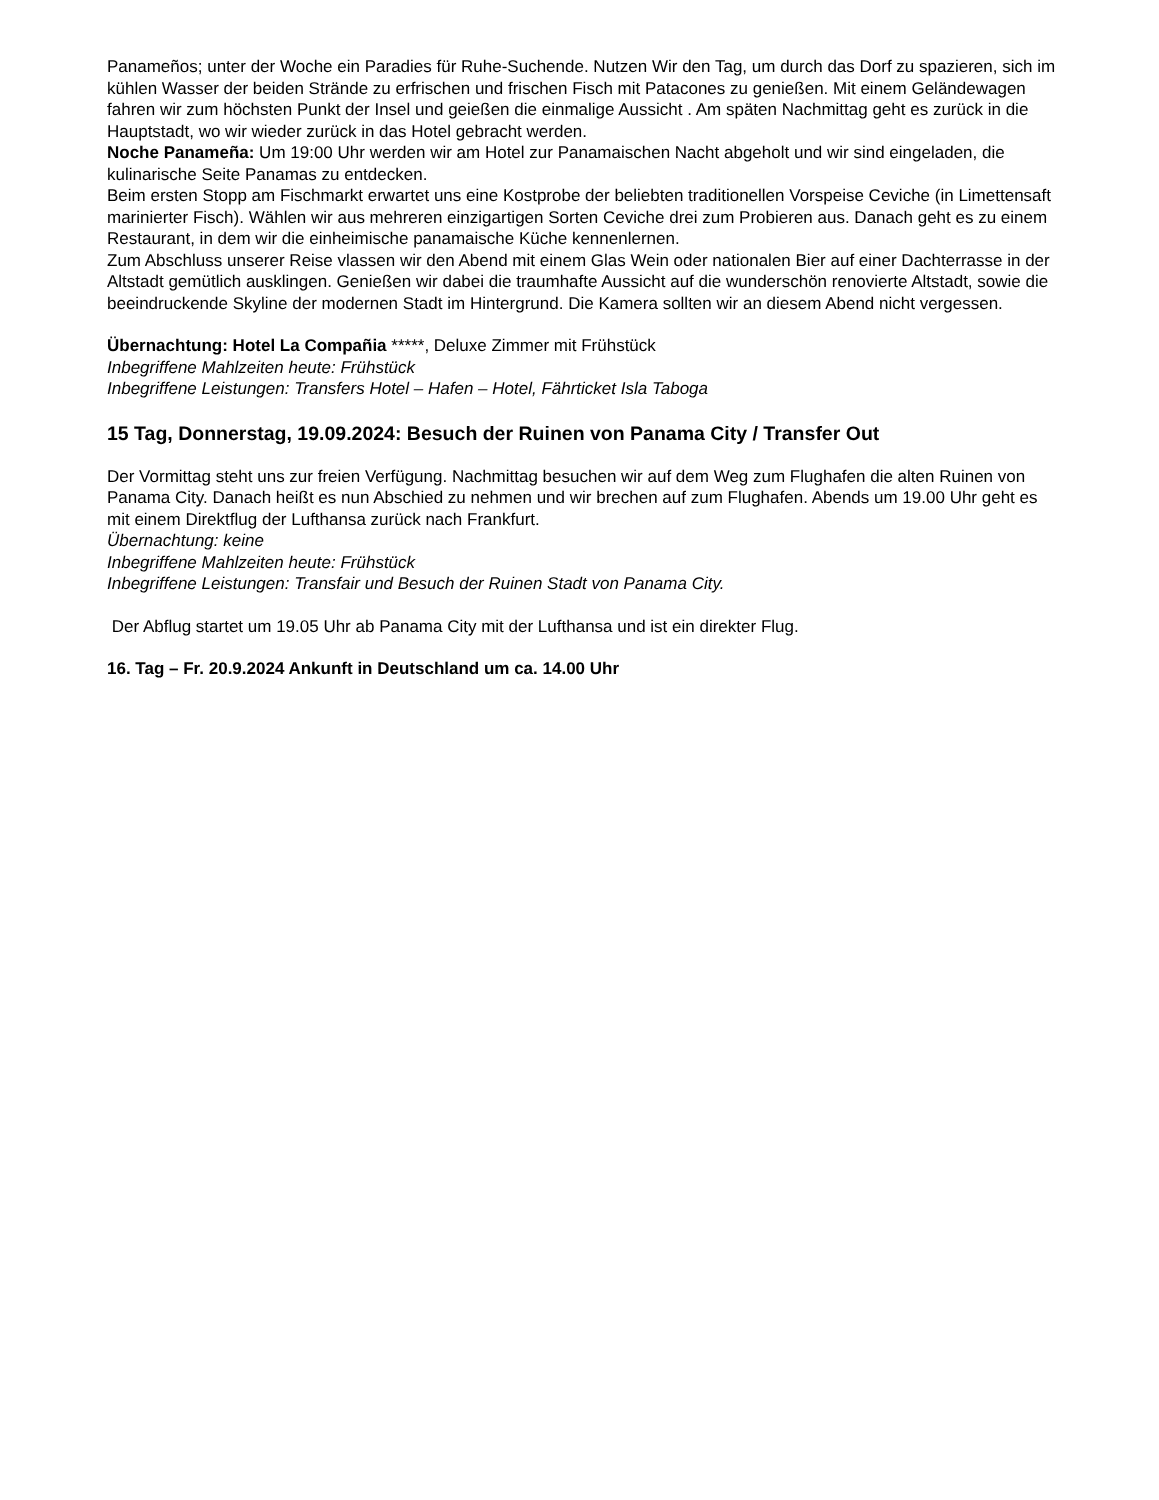Panameños; unter der Woche ein Paradies für Ruhe-Suchende. Nutzen Wir den Tag, um durch das Dorf zu spazieren, sich im kühlen Wasser der beiden Strände zu erfrischen und frischen Fisch mit Patacones zu genießen. Mit einem Geländewagen fahren wir zum höchsten Punkt der Insel und geießen die einmalige Aussicht . Am späten Nachmittag geht es zurück in die Hauptstadt, wo wir wieder zurück in das Hotel gebracht werden.
Noche Panameña: Um 19:00 Uhr werden wir am Hotel zur Panamaischen Nacht abgeholt und wir sind eingeladen, die kulinarische Seite Panamas zu entdecken.
Beim ersten Stopp am Fischmarkt erwartet uns eine Kostprobe der beliebten traditionellen Vorspeise Ceviche (in Limettensaft marinierter Fisch). Wählen wir aus mehreren einzigartigen Sorten Ceviche drei zum Probieren aus. Danach geht es zu einem Restaurant, in dem wir die einheimische panamaische Küche kennenlernen.
Zum Abschluss unserer Reise vlassen wir den Abend mit einem Glas Wein oder nationalen Bier auf einer Dachterrasse in der Altstadt gemütlich ausklingen. Genießen wir dabei die traumhafte Aussicht auf die wunderschön renovierte Altstadt, sowie die beeindruckende Skyline der modernen Stadt im Hintergrund. Die Kamera sollten wir an diesem Abend nicht vergessen.
Übernachtung: Hotel La Compañia *****, Deluxe Zimmer mit Frühstück
Inbegriffene Mahlzeiten heute: Frühstück
Inbegriffene Leistungen: Transfers Hotel – Hafen – Hotel, Fährticket Isla Taboga
15 Tag, Donnerstag, 19.09.2024: Besuch der Ruinen von Panama City / Transfer Out
Der Vormittag steht uns zur freien Verfügung. Nachmittag besuchen wir auf dem Weg zum Flughafen die alten Ruinen von Panama City. Danach heißt es nun Abschied zu nehmen und wir brechen auf zum Flughafen. Abends um 19.00 Uhr geht es mit einem Direktflug der Lufthansa zurück nach Frankfurt.
Übernachtung: keine
Inbegriffene Mahlzeiten heute: Frühstück
Inbegriffene Leistungen: Transfair und Besuch der Ruinen Stadt von Panama City.
Der Abflug startet um 19.05 Uhr ab Panama City mit der Lufthansa und ist ein direkter Flug.
16. Tag – Fr. 20.9.2024 Ankunft in Deutschland um ca. 14.00 Uhr